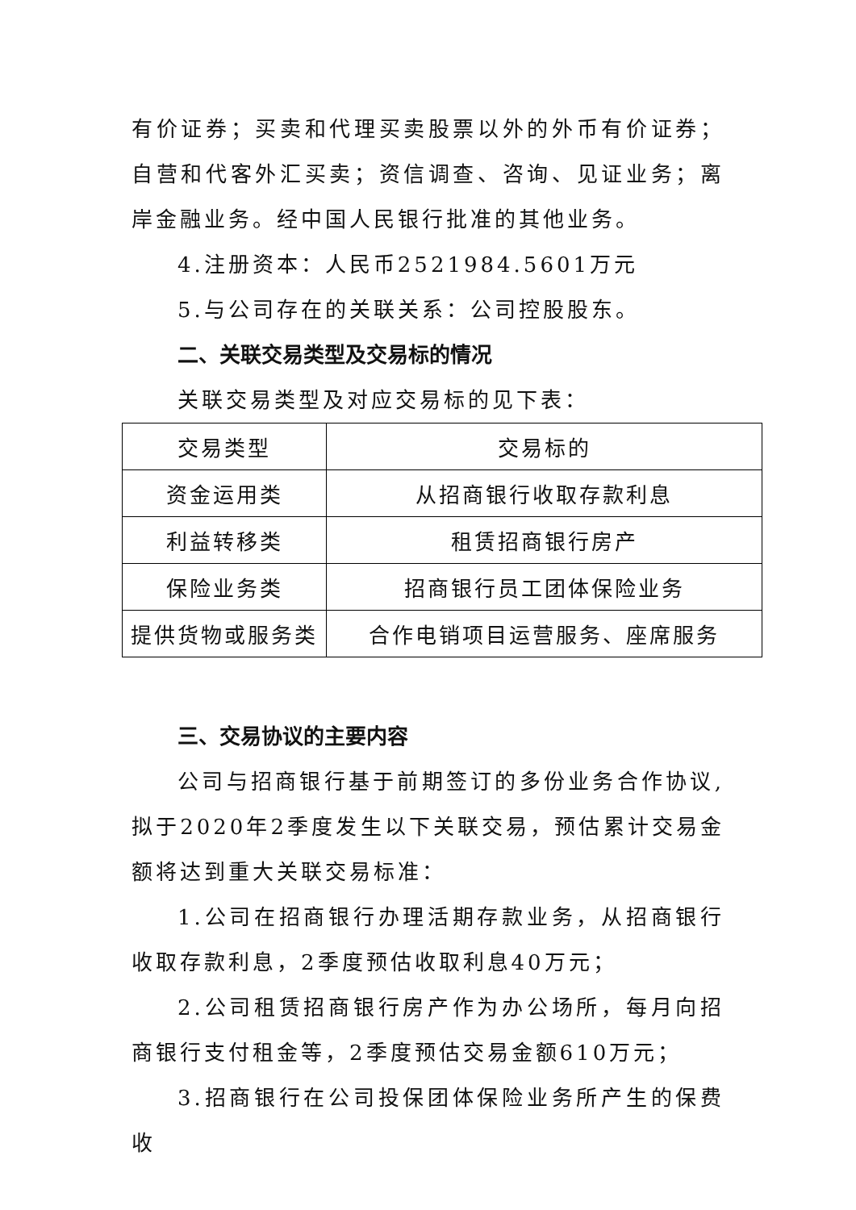有价证券；买卖和代理买卖股票以外的外币有价证券；自营和代客外汇买卖；资信调查、咨询、见证业务；离岸金融业务。经中国人民银行批准的其他业务。
4.注册资本：人民币2521984.5601万元
5.与公司存在的关联关系：公司控股股东。
二、关联交易类型及交易标的情况
关联交易类型及对应交易标的见下表：
| 交易类型 | 交易标的 |
| --- | --- |
| 资金运用类 | 从招商银行收取存款利息 |
| 利益转移类 | 租赁招商银行房产 |
| 保险业务类 | 招商银行员工团体保险业务 |
| 提供货物或服务类 | 合作电销项目运营服务、座席服务 |
三、交易协议的主要内容
公司与招商银行基于前期签订的多份业务合作协议,拟于2020年2季度发生以下关联交易，预估累计交易金额将达到重大关联交易标准：
1.公司在招商银行办理活期存款业务，从招商银行收取存款利息，2季度预估收取利息40万元；
2.公司租赁招商银行房产作为办公场所，每月向招商银行支付租金等，2季度预估交易金额610万元；
3.招商银行在公司投保团体保险业务所产生的保费收